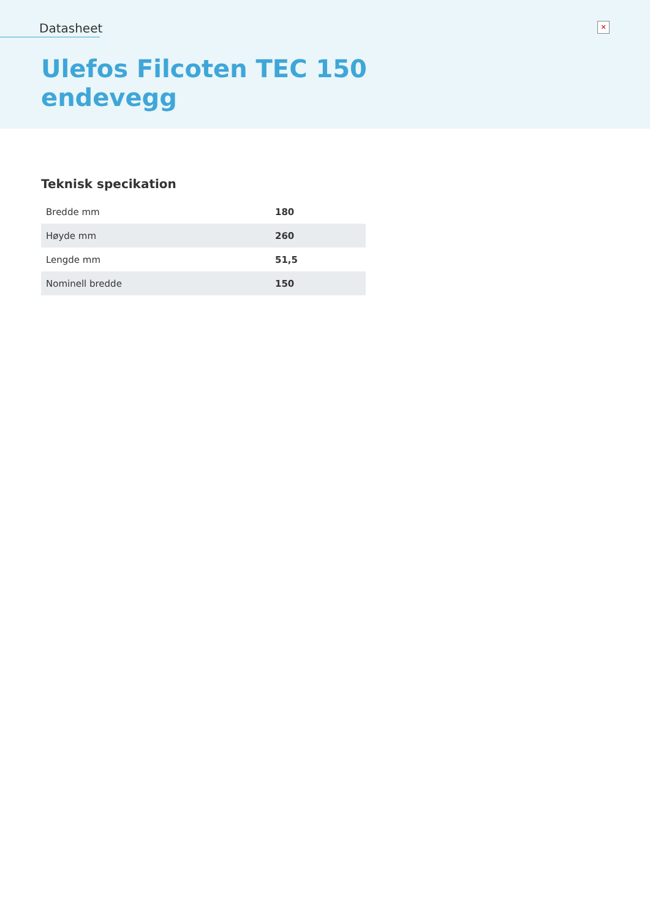Datasheet
✕
Ulefos Filcoten TEC 150
endevegg
Teknisk specikation
| Bredde mm | 180 |
| Høyde mm | 260 |
| Lengde mm | 51,5 |
| Nominell bredde | 150 |